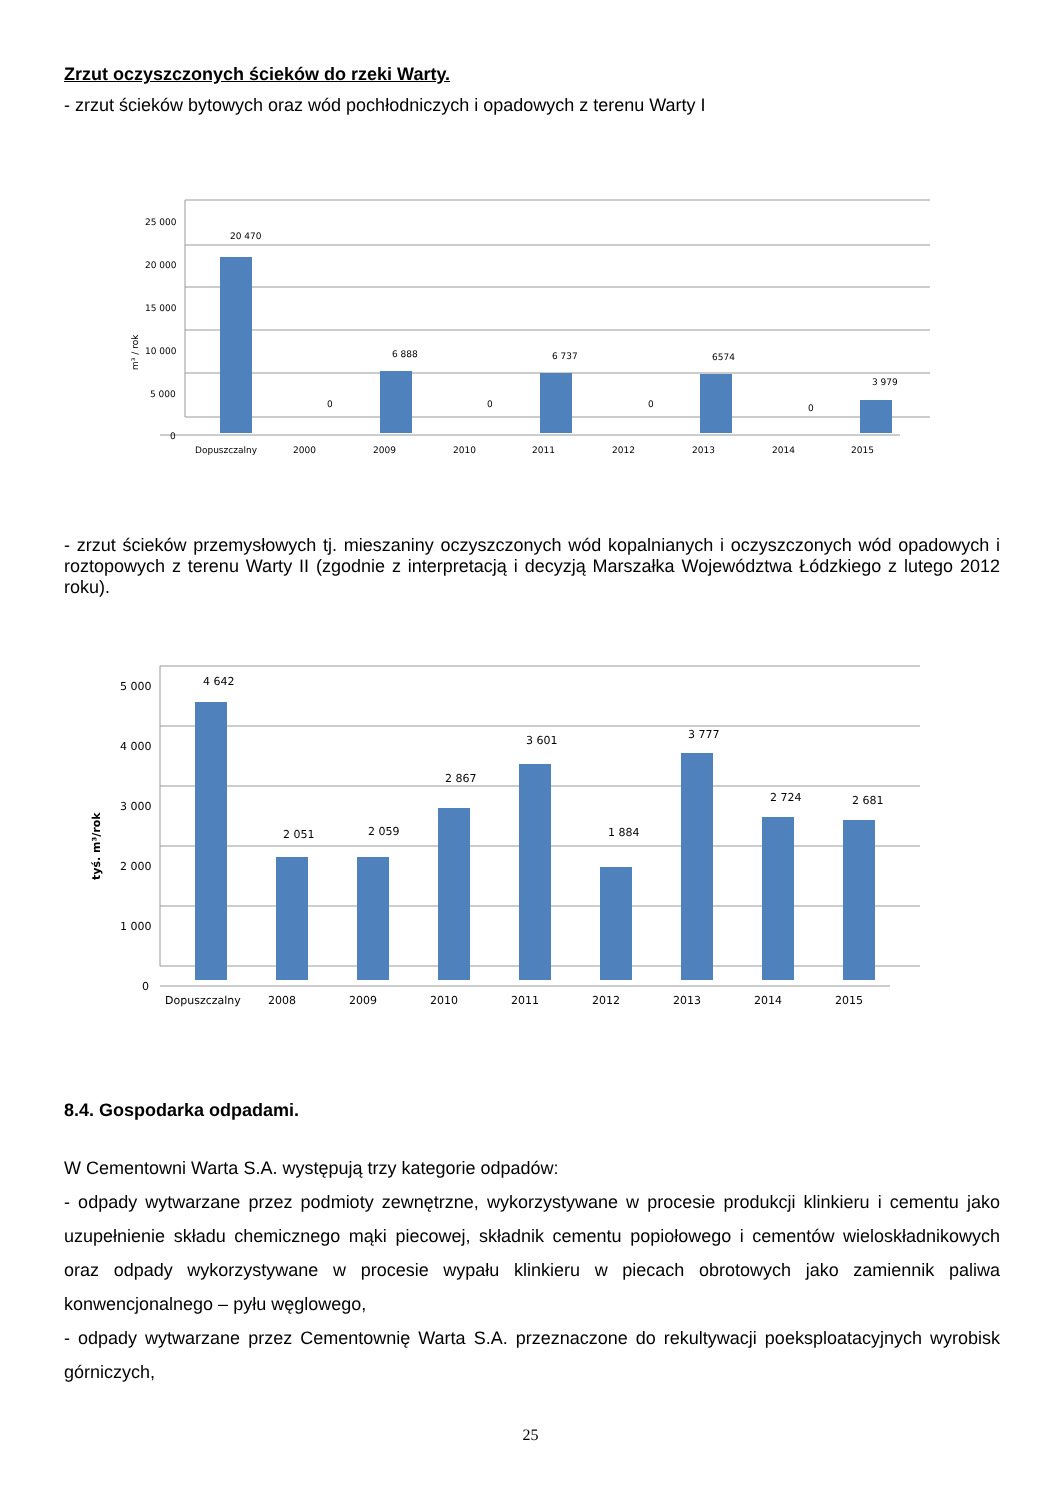Zrzut oczyszczonych ścieków do rzeki Warty.
- zrzut ścieków bytowych oraz wód pochłodniczych i opadowych z terenu Warty I
25 000
20 000
15 000
10 000
5 000
0
Dopuszczalny
2000
2009
2010
2011
2012
2013
2014
2015
20 470
0
6 888
0
6 737
0
6574
0
3 979
m³ / rok
- zrzut ścieków przemysłowych tj. mieszaniny oczyszczonych wód kopalnianych i oczyszczonych wód opadowych i roztopowych z terenu Warty II (zgodnie z interpretacją i decyzją Marszałka Województwa Łódzkiego z lutego 2012 roku).
5 000
4 000
3 000
2 000
1 000
0
Dopuszczalny
2008
2009
2010
2011
2012
2013
2014
2015
4 642
2 051
2 059
2 867
3 601
1 884
3 777
2 724
2 681
tyś. m³/rok
8.4. Gospodarka odpadami.
W Cementowni Warta S.A. występują trzy kategorie odpadów:
- odpady wytwarzane przez podmioty zewnętrzne, wykorzystywane w procesie produkcji klinkieru i cementu jako uzupełnienie składu chemicznego mąki piecowej, składnik cementu popiołowego i cementów wieloskładnikowych oraz odpady wykorzystywane w procesie wypału klinkieru w piecach obrotowych jako zamiennik paliwa konwencjonalnego – pyłu węglowego,
- odpady wytwarzane przez Cementownię Warta S.A. przeznaczone do rekultywacji poeksploatacyjnych wyrobisk górniczych,
25